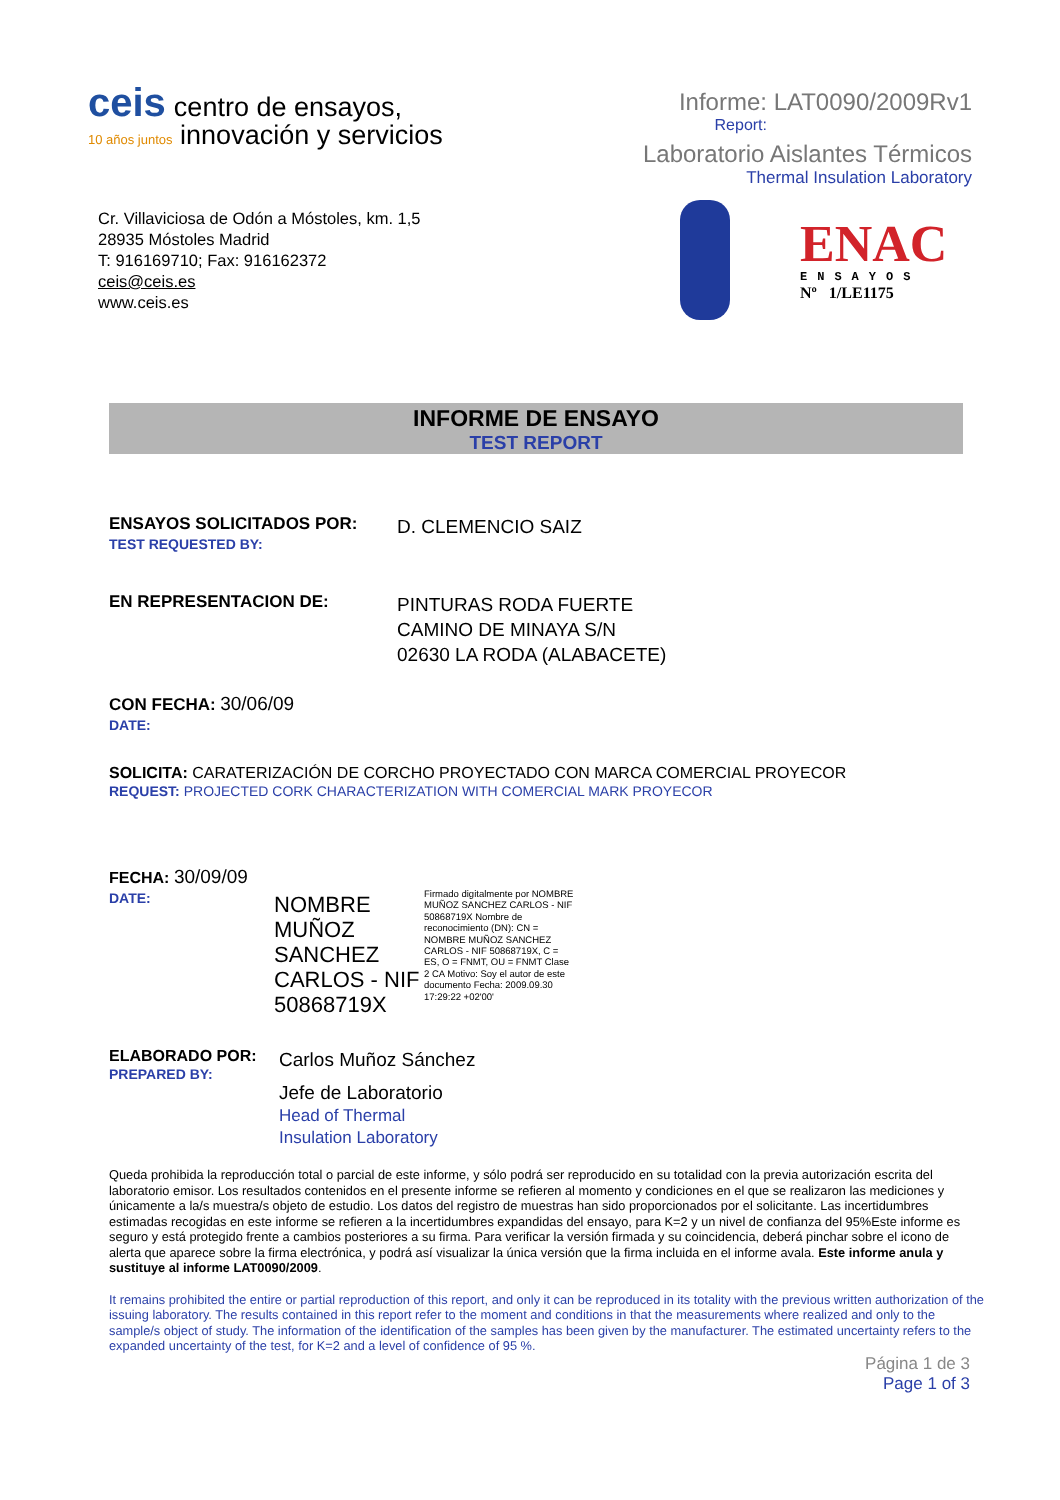ceis centro de ensayos,
10 años juntos innovación y servicios
Informe: LAT0090/2009Rv1
Report:
Laboratorio Aislantes Térmicos
Thermal Insulation Laboratory
Cr. Villaviciosa de Odón a Móstoles, km. 1,5
28935 Móstoles Madrid
T: 916169710; Fax: 916162372
ceis@ceis.es
www.ceis.es
ENAC
ENSAYOS
Nº 1/LE1175
INFORME DE ENSAYO
TEST REPORT
ENSAYOS SOLICITADOS POR:
TEST REQUESTED BY:
D. CLEMENCIO SAIZ
EN REPRESENTACION DE:
PINTURAS RODA FUERTE
CAMINO DE MINAYA S/N
02630 LA RODA (ALABACETE)
CON FECHA: 30/06/09
DATE:
SOLICITA: CARATERIZACIÓN DE CORCHO PROYECTADO CON MARCA COMERCIAL PROYECOR
REQUEST: PROJECTED CORK CHARACTERIZATION WITH COMERCIAL MARK PROYECOR
FECHA: 30/09/09
DATE:
NOMBRE
MUÑOZ
SANCHEZ
CARLOS - NIF
50868719X
Firmado digitalmente por NOMBRE MUÑOZ SANCHEZ CARLOS - NIF 50868719X Nombre de reconocimiento (DN): CN = NOMBRE MUÑOZ SANCHEZ CARLOS - NIF 50868719X, C = ES, O = FNMT, OU = FNMT Clase 2 CA Motivo: Soy el autor de este documento Fecha: 2009.09.30 17:29:22 +02'00'
ELABORADO POR:
PREPARED BY:
Carlos Muñoz Sánchez
Jefe de Laboratorio
Head of Thermal
Insulation Laboratory
Queda prohibida la reproducción total o parcial de este informe, y sólo podrá ser reproducido en su totalidad con la previa autorización escrita del laboratorio emisor. Los resultados contenidos en el presente informe se refieren al momento y condiciones en el que se realizaron las mediciones y únicamente a la/s muestra/s objeto de estudio. Los datos del registro de muestras han sido proporcionados por el solicitante. Las incertidumbres estimadas recogidas en este informe se refieren a la incertidumbres expandidas del ensayo, para K=2 y un nivel de confianza del 95%Este informe es seguro y está protegido frente a cambios posteriores a su firma. Para verificar la versión firmada y su coincidencia, deberá pinchar sobre el icono de alerta que aparece sobre la firma electrónica, y podrá así visualizar la única versión que la firma incluida en el informe avala. Este informe anula y sustituye al informe LAT0090/2009.
It remains prohibited the entire or partial reproduction of this report, and only it can be reproduced in its totality with the previous written authorization of the issuing laboratory. The results contained in this report refer to the moment and conditions in that the measurements where realized and only to the sample/s object of study. The information of the identification of the samples has been given by the manufacturer. The estimated uncertainty refers to the expanded uncertainty of the test, for K=2 and a level of confidence of 95 %.
Página 1 de 3
Page 1 of 3